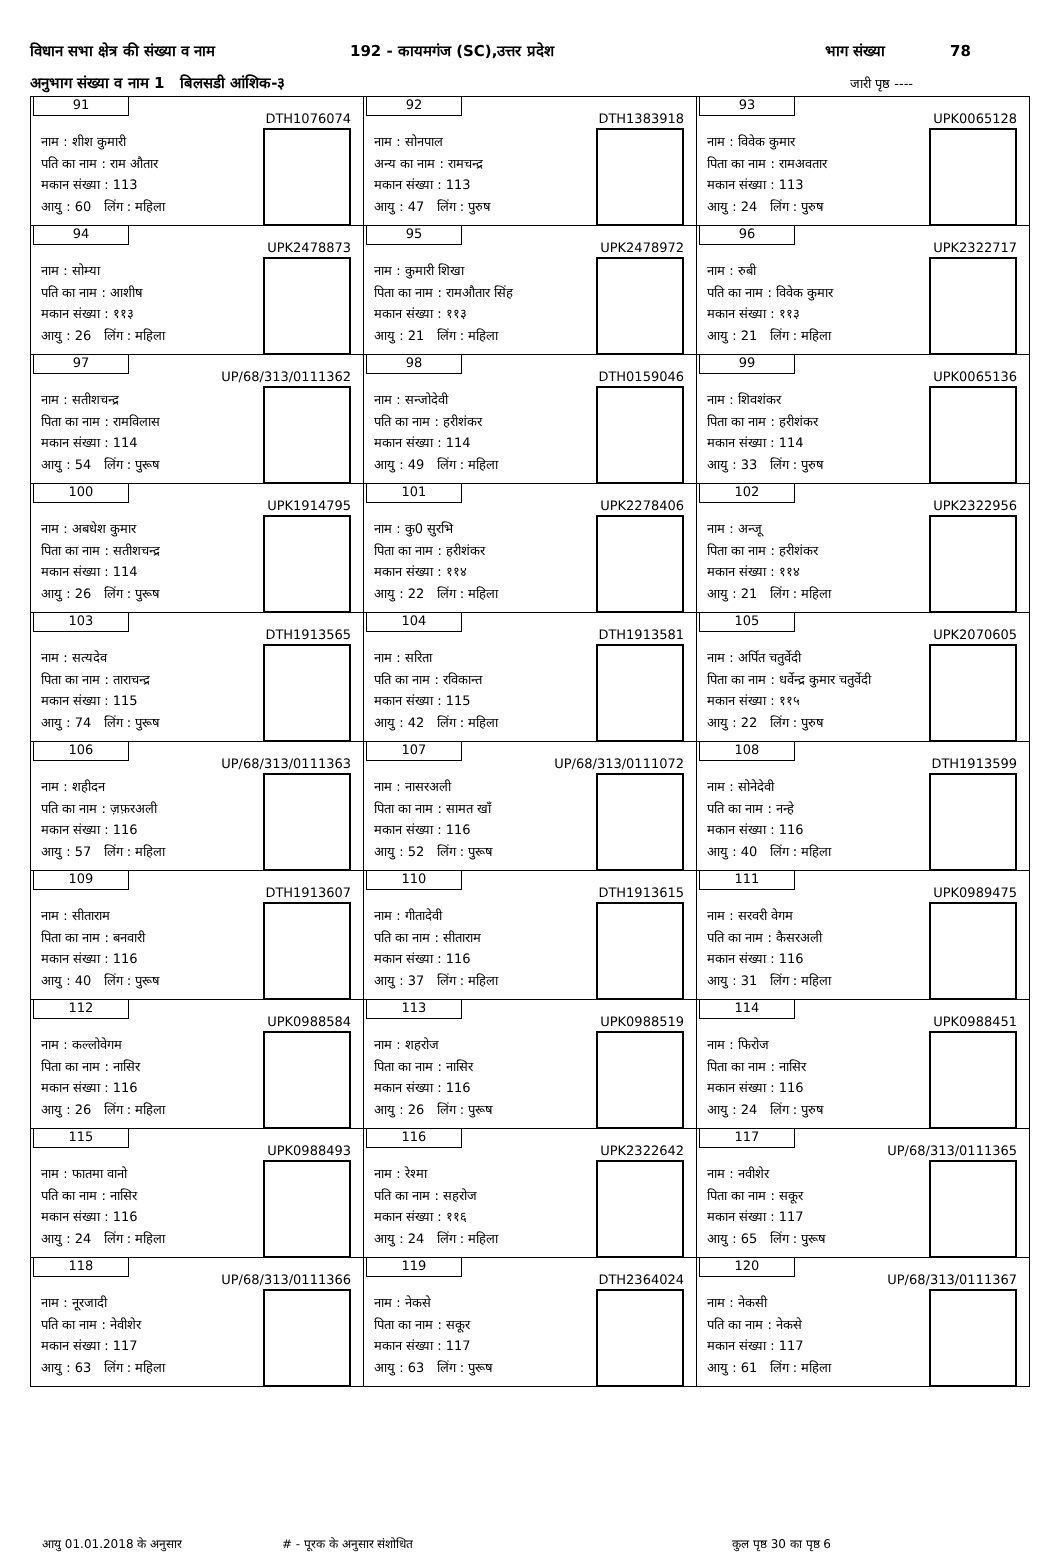विधान सभा क्षेत्र की संख्या व नाम 192 - कायमगंज (SC),उत्तर प्रदेश भाग संख्या 78
अनुभाग संख्या व नाम 1 बिलसडी आंशिक-३ जारी पृष्ठ ----
| 91 DTH1076074 नाम : शीश कुमारी पति का नाम : राम औतार मकान संख्या : 113 आयु : 60 लिंग : महिला | 92 DTH1383918 नाम : सोनपाल अन्य का नाम : रामचन्द्र मकान संख्या : 113 आयु : 47 लिंग : पुरुष | 93 UPK0065128 नाम : विवेक कुमार पिता का नाम : रामअवतार मकान संख्या : 113 आयु : 24 लिंग : पुरुष |
| 94 UPK2478873 नाम : सोम्या पति का नाम : आशीष मकान संख्या : ११३ आयु : 26 लिंग : महिला | 95 UPK2478972 नाम : कुमारी शिखा पिता का नाम : रामऔतार सिंह मकान संख्या : ११३ आयु : 21 लिंग : महिला | 96 UPK2322717 नाम : रुबी पति का नाम : विवेक कुमार मकान संख्या : ११३ आयु : 21 लिंग : महिला |
| 97 UP/68/313/0111362 नाम : सतीशचन्द्र पिता का नाम : रामविलास मकान संख्या : 114 आयु : 54 लिंग : पुरूष | 98 DTH0159046 नाम : सन्जोदेवी पति का नाम : हरीशंकर मकान संख्या : 114 आयु : 49 लिंग : महिला | 99 UPK0065136 नाम : शिवशंकर पिता का नाम : हरीशंकर मकान संख्या : 114 आयु : 33 लिंग : पुरुष |
| 100 UPK1914795 नाम : अबधेश कुमार पिता का नाम : सतीशचन्द्र मकान संख्या : 114 आयु : 26 लिंग : पुरूष | 101 UPK2278406 नाम : कु0 सुरभि पिता का नाम : हरीशंकर मकान संख्या : ११४ आयु : 22 लिंग : महिला | 102 UPK2322956 नाम : अन्जू पिता का नाम : हरीशंकर मकान संख्या : ११४ आयु : 21 लिंग : महिला |
| 103 DTH1913565 नाम : सत्यदेव पिता का नाम : ताराचन्द्र मकान संख्या : 115 आयु : 74 लिंग : पुरूष | 104 DTH1913581 नाम : सरिता पति का नाम : रविकान्त मकान संख्या : 115 आयु : 42 लिंग : महिला | 105 UPK2070605 नाम : अर्पित चतुर्वेदी पिता का नाम : धर्वेन्द्र कुमार चतुर्वेदी मकान संख्या : ११५ आयु : 22 लिंग : पुरुष |
| 106 UP/68/313/0111363 नाम : शहीदन पति का नाम : ज़फ़रअली मकान संख्या : 116 आयु : 57 लिंग : महिला | 107 UP/68/313/0111072 नाम : नासरअली पिता का नाम : सामत खाँ मकान संख्या : 116 आयु : 52 लिंग : पुरूष | 108 DTH1913599 नाम : सोनेदेवी पति का नाम : नन्हे मकान संख्या : 116 आयु : 40 लिंग : महिला |
| 109 DTH1913607 नाम : सीताराम पिता का नाम : बनवारी मकान संख्या : 116 आयु : 40 लिंग : पुरूष | 110 DTH1913615 नाम : गीतादेवी पति का नाम : सीताराम मकान संख्या : 116 आयु : 37 लिंग : महिला | 111 UPK0989475 नाम : सरवरी वेगम पति का नाम : कैसरअली मकान संख्या : 116 आयु : 31 लिंग : महिला |
| 112 UPK0988584 नाम : कल्लोवेगम पिता का नाम : नासिर मकान संख्या : 116 आयु : 26 लिंग : महिला | 113 UPK0988519 नाम : शहरोज पिता का नाम : नासिर मकान संख्या : 116 आयु : 26 लिंग : पुरूष | 114 UPK0988451 नाम : फिरोज पिता का नाम : नासिर मकान संख्या : 116 आयु : 24 लिंग : पुरुष |
| 115 UPK0988493 नाम : फातमा वानो पति का नाम : नासिर मकान संख्या : 116 आयु : 24 लिंग : महिला | 116 UPK2322642 नाम : रेश्मा पति का नाम : सहरोज मकान संख्या : ११६ आयु : 24 लिंग : महिला | 117 UP/68/313/0111365 नाम : नवीशेर पिता का नाम : सकूर मकान संख्या : 117 आयु : 65 लिंग : पुरूष |
| 118 UP/68/313/0111366 नाम : नूरजादी पति का नाम : नेवीशेर मकान संख्या : 117 आयु : 63 लिंग : महिला | 119 DTH2364024 नाम : नेकसे पिता का नाम : सकूर मकान संख्या : 117 आयु : 63 लिंग : पुरूष | 120 UP/68/313/0111367 नाम : नेकसी पति का नाम : नेकसे मकान संख्या : 117 आयु : 61 लिंग : महिला |
आयु 01.01.2018 के अनुसार # - पूरक के अनुसार संशोधित कुल पृष्ठ 30 का पृष्ठ 6